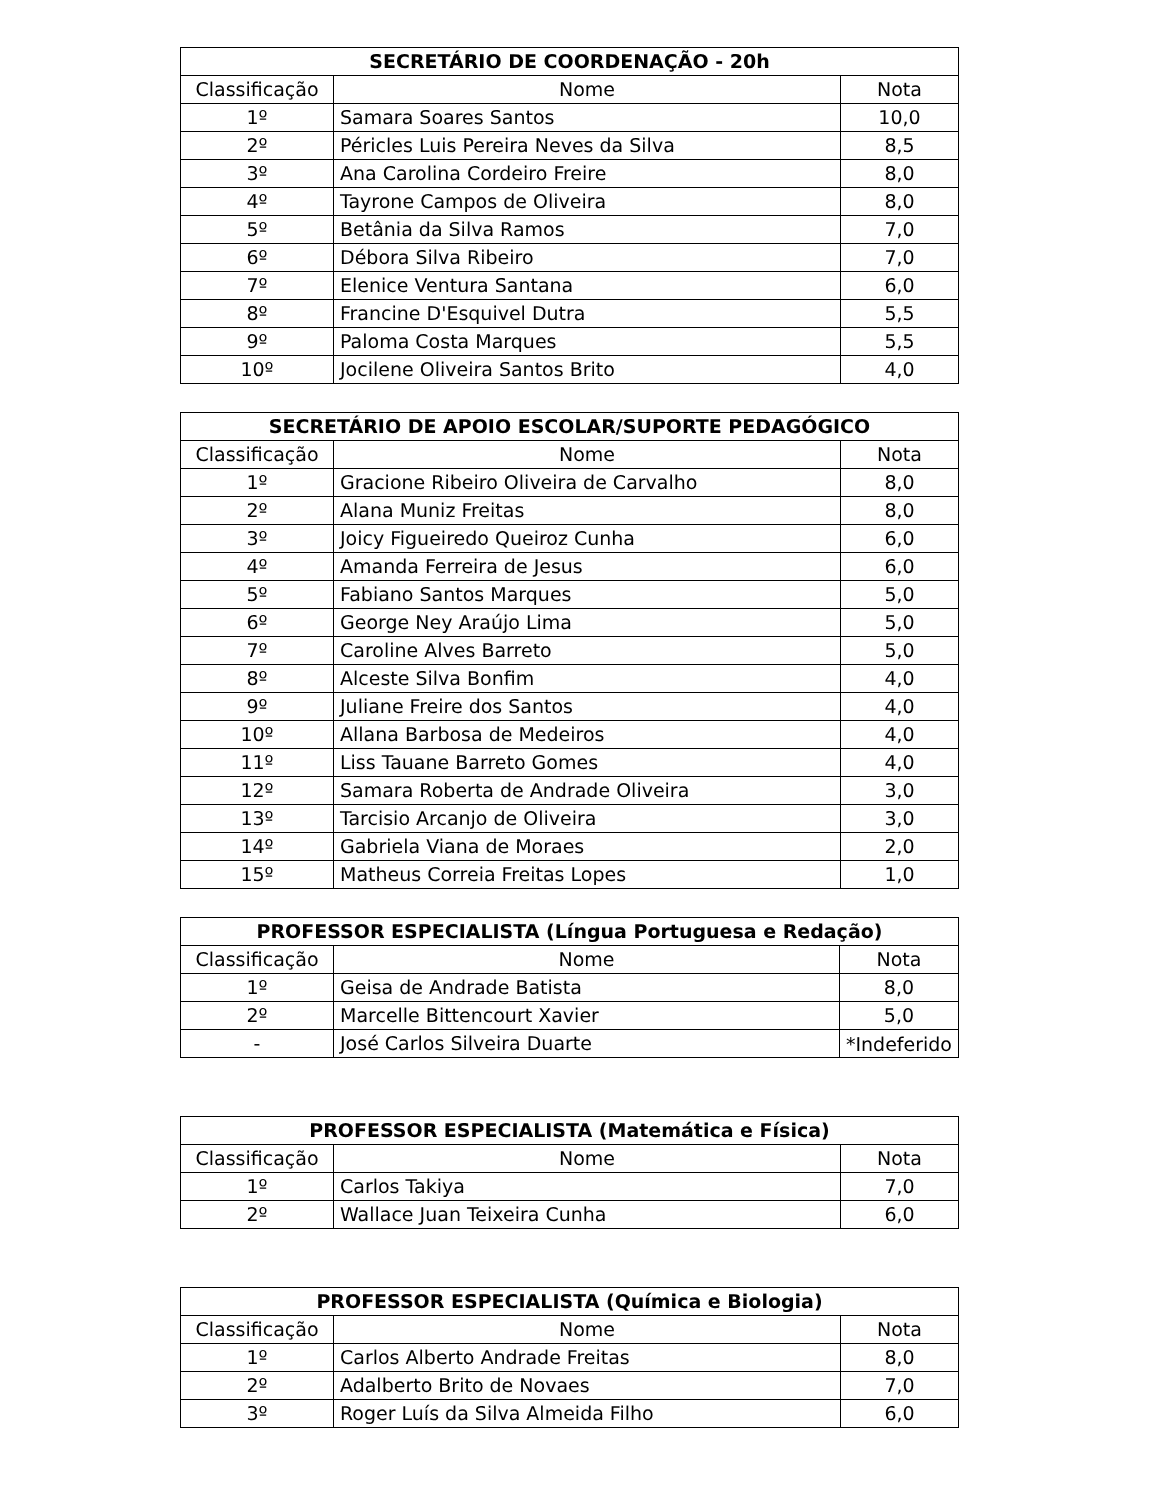| SECRETÁRIO DE COORDENAÇÃO - 20h | | |
| --- | --- | --- |
| Classificação | Nome | Nota |
| 1º | Samara Soares Santos | 10,0 |
| 2º | Péricles Luis Pereira Neves da Silva | 8,5 |
| 3º | Ana Carolina Cordeiro Freire | 8,0 |
| 4º | Tayrone Campos de Oliveira | 8,0 |
| 5º | Betânia da Silva Ramos | 7,0 |
| 6º | Débora Silva Ribeiro | 7,0 |
| 7º | Elenice Ventura Santana | 6,0 |
| 8º | Francine D'Esquivel Dutra | 5,5 |
| 9º | Paloma Costa Marques | 5,5 |
| 10º | Jocilene Oliveira Santos Brito | 4,0 |
| SECRETÁRIO DE APOIO ESCOLAR/SUPORTE PEDAGÓGICO | | |
| --- | --- | --- |
| Classificação | Nome | Nota |
| 1º | Gracione Ribeiro Oliveira de Carvalho | 8,0 |
| 2º | Alana Muniz Freitas | 8,0 |
| 3º | Joicy Figueiredo Queiroz Cunha | 6,0 |
| 4º | Amanda Ferreira de Jesus | 6,0 |
| 5º | Fabiano Santos Marques | 5,0 |
| 6º | George Ney Araújo Lima | 5,0 |
| 7º | Caroline Alves Barreto | 5,0 |
| 8º | Alceste Silva Bonfim | 4,0 |
| 9º | Juliane Freire dos Santos | 4,0 |
| 10º | Allana Barbosa de Medeiros | 4,0 |
| 11º | Liss Tauane Barreto Gomes | 4,0 |
| 12º | Samara Roberta de Andrade Oliveira | 3,0 |
| 13º | Tarcisio Arcanjo de Oliveira | 3,0 |
| 14º | Gabriela Viana de Moraes | 2,0 |
| 15º | Matheus Correia Freitas Lopes | 1,0 |
| PROFESSOR ESPECIALISTA (Língua Portuguesa e Redação) | | |
| --- | --- | --- |
| Classificação | Nome | Nota |
| 1º | Geisa de Andrade Batista | 8,0 |
| 2º | Marcelle Bittencourt Xavier | 5,0 |
| - | José Carlos Silveira Duarte | *Indeferido |
| PROFESSOR ESPECIALISTA (Matemática e Física) | | |
| --- | --- | --- |
| Classificação | Nome | Nota |
| 1º | Carlos Takiya | 7,0 |
| 2º | Wallace Juan Teixeira Cunha | 6,0 |
| PROFESSOR ESPECIALISTA (Química e Biologia) | | |
| --- | --- | --- |
| Classificação | Nome | Nota |
| 1º | Carlos Alberto Andrade Freitas | 8,0 |
| 2º | Adalberto Brito de Novaes | 7,0 |
| 3º | Roger Luís da Silva Almeida Filho | 6,0 |